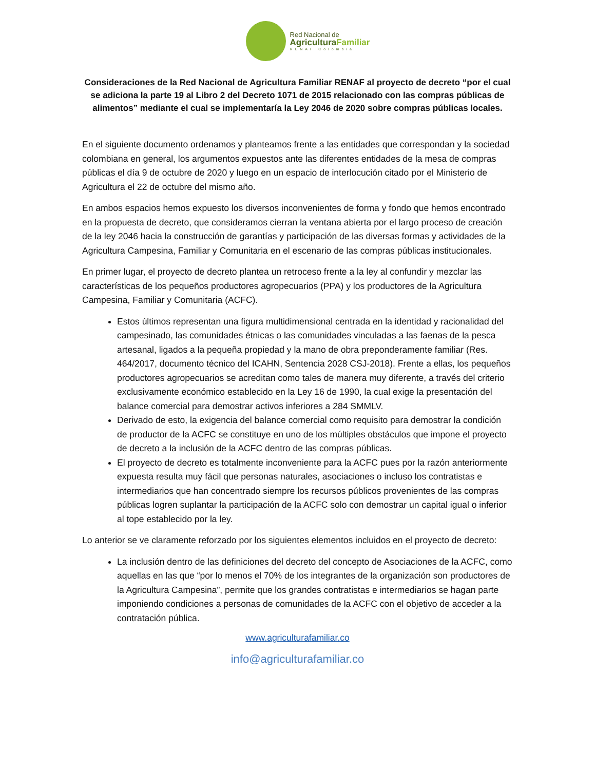Red Nacional de
AgriculturaFamiliar
RENAF Colombia
Consideraciones de la Red Nacional de Agricultura Familiar RENAF al proyecto de decreto “por el cual se adiciona la parte 19 al Libro 2 del Decreto 1071 de 2015 relacionado con las compras públicas de alimentos” mediante el cual se implementaría la Ley 2046 de 2020 sobre compras públicas locales.
En el siguiente documento ordenamos y planteamos frente a las entidades que correspondan y la sociedad colombiana en general, los argumentos expuestos ante las diferentes entidades de la mesa de compras públicas el día 9 de octubre de 2020 y luego en un espacio de interlocución citado por el Ministerio de Agricultura el 22 de octubre del mismo año.
En ambos espacios hemos expuesto los diversos inconvenientes de forma y fondo que hemos encontrado en la propuesta de decreto, que consideramos cierran la ventana abierta por el largo proceso de creación de la ley 2046 hacia la construcción de garantías y participación de las diversas formas y actividades de la Agricultura Campesina, Familiar y Comunitaria en el escenario de las compras públicas institucionales.
En primer lugar, el proyecto de decreto plantea un retroceso frente a la ley al confundir y mezclar las características de los pequeños productores agropecuarios (PPA) y los productores de la Agricultura Campesina, Familiar y Comunitaria (ACFC).
Estos últimos representan una figura multidimensional centrada en la identidad y racionalidad del campesinado, las comunidades étnicas o las comunidades vinculadas a las faenas de la pesca artesanal, ligados a la pequeña propiedad y la mano de obra preponderamente familiar (Res. 464/2017, documento técnico del ICAHN, Sentencia 2028 CSJ-2018). Frente a ellas, los pequeños productores agropecuarios se acreditan como tales de manera muy diferente, a través del criterio exclusivamente económico establecido en la Ley 16 de 1990, la cual exige la presentación del balance comercial para demostrar activos inferiores a 284 SMMLV.
Derivado de esto, la exigencia del balance comercial como requisito para demostrar la condición de productor de la ACFC se constituye en uno de los múltiples obstáculos que impone el proyecto de decreto a la inclusión de la ACFC dentro de las compras públicas.
El proyecto de decreto es totalmente inconveniente para la ACFC pues por la razón anteriormente expuesta resulta muy fácil que personas naturales, asociaciones o incluso los contratistas e intermediarios que han concentrado siempre los recursos públicos provenientes de las compras públicas logren suplantar la participación de la ACFC solo con demostrar un capital igual o inferior al tope establecido por la ley.
Lo anterior se ve claramente reforzado por los siguientes elementos incluidos en el proyecto de decreto:
La inclusión dentro de las definiciones del decreto del concepto de Asociaciones de la ACFC, como aquellas en las que “por lo menos el 70% de los integrantes de la organización son productores de la Agricultura Campesina”, permite que los grandes contratistas e intermediarios se hagan parte imponiendo condiciones a personas de comunidades de la ACFC con el objetivo de acceder a la contratación pública.
www.agriculturafamiliar.co
info@agriculturafamiliar.co